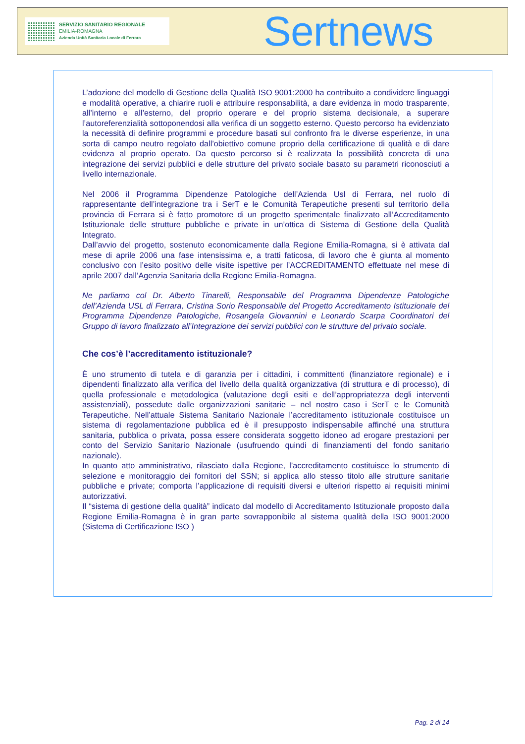SERVIZIO SANITARIO REGIONALE
EMILIA-ROMAGNA
Azienda Unità Sanitaria Locale di Ferrara
Sertnews
L’adozione del modello di Gestione della Qualità ISO 9001:2000 ha contribuito a condividere linguaggi e modalità operative, a chiarire ruoli e attribuire responsabilità, a dare evidenza in modo trasparente, all’interno e all’esterno, del proprio operare e del proprio sistema decisionale, a superare l’autoreferenzialità sottoponendosi alla verifica di un soggetto esterno. Questo percorso ha evidenziato la necessità di definire programmi e procedure basati sul confronto fra le diverse esperienze, in una sorta di campo neutro regolato dall’obiettivo comune proprio della certificazione di qualità e di dare evidenza al proprio operato. Da questo percorso si è realizzata la possibilità concreta di una integrazione dei servizi pubblici e delle strutture del privato sociale basato su parametri riconosciuti a livello internazionale.
Nel 2006 il Programma Dipendenze Patologiche dell’Azienda Usl di Ferrara, nel ruolo di rappresentante dell’integrazione tra i SerT e le Comunità Terapeutiche presenti sul territorio della provincia di Ferrara si è fatto promotore di un progetto sperimentale finalizzato all’Accreditamento Istituzionale delle strutture pubbliche e private in un’ottica di Sistema di Gestione della Qualità Integrato.
Dall’avvio del progetto, sostenuto economicamente dalla Regione Emilia-Romagna, si è attivata dal mese di aprile 2006 una fase intensissima e, a tratti faticosa, di lavoro che è giunta al momento conclusivo con l’esito positivo delle visite ispettive per l’ACCREDITAMENTO effettuate nel mese di aprile 2007 dall’Agenzia Sanitaria della Regione Emilia-Romagna.
Ne parliamo col Dr. Alberto Tinarelli, Responsabile del Programma Dipendenze Patologiche dell’Azienda USL di Ferrara, Cristina Sorio Responsabile del Progetto Accreditamento Istituzionale del Programma Dipendenze Patologiche, Rosangela Giovannini e Leonardo Scarpa Coordinatori del Gruppo di lavoro finalizzato all’Integrazione dei servizi pubblici con le strutture del privato sociale.
Che cos’è l’accreditamento istituzionale?
È uno strumento di tutela e di garanzia per i cittadini, i committenti (finanziatore regionale) e i dipendenti finalizzato alla verifica del livello della qualità organizzativa (di struttura e di processo), di quella professionale e metodologica (valutazione degli esiti e dell’appropriatezza degli interventi assistenziali), possedute dalle organizzazioni sanitarie – nel nostro caso i SerT e le Comunità Terapeutiche. Nell’attuale Sistema Sanitario Nazionale l’accreditamento istituzionale costituisce un sistema di regolamentazione pubblica ed è il presupposto indispensabile affinché una struttura sanitaria, pubblica o privata, possa essere considerata soggetto idoneo ad erogare prestazioni per conto del Servizio Sanitario Nazionale (usufruendo quindi di finanziamenti del fondo sanitario nazionale).
In quanto atto amministrativo, rilasciato dalla Regione, l’accreditamento costituisce lo strumento di selezione e monitoraggio dei fornitori del SSN; si applica allo stesso titolo alle strutture sanitarie pubbliche e private; comporta l’applicazione di requisiti diversi e ulteriori rispetto ai requisiti minimi autorizzativi.
Il “sistema di gestione della qualità” indicato dal modello di Accreditamento Istituzionale proposto dalla Regione Emilia-Romagna è in gran parte sovrapponibile al sistema qualità della ISO 9001:2000 (Sistema di Certificazione ISO )
Pag. 2 di 14